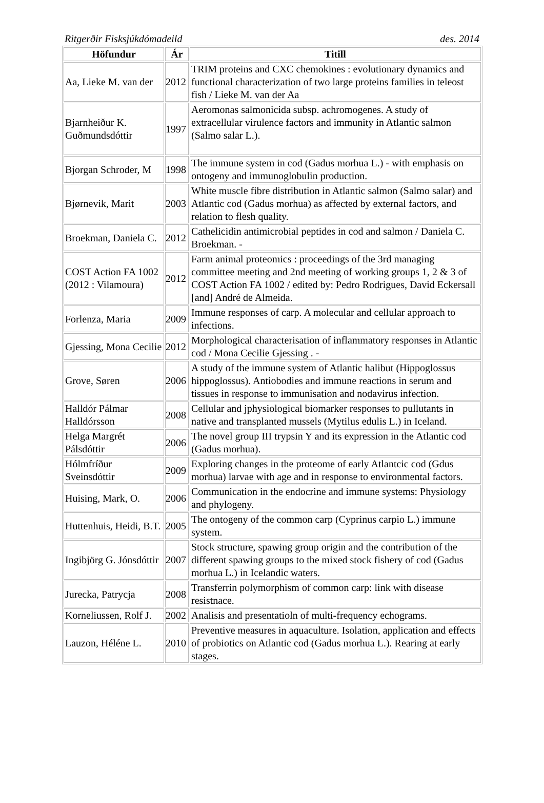Ritgerðir Fisksjúkdómadeild des. 2014
| Höfundur | Ár | Titill |
| --- | --- | --- |
| Aa, Lieke M. van der | 2012 | TRIM proteins and CXC chemokines : evolutionary dynamics and functional characterization of two large proteins families in teleost fish / Lieke M. van der Aa |
| Bjarnheiður K. Guðmundsdóttir | 1997 | Aeromonas salmonicida subsp. achromogenes. A study of extracellular virulence factors and immunity in Atlantic salmon (Salmo salar L.). |
| Bjorgan Schroder, M | 1998 | The immune system in cod (Gadus morhua L.) - with emphasis on ontogeny and immunoglobulin production. |
| Bjørnevik, Marit | 2003 | White muscle fibre distribution in Atlantic salmon (Salmo salar) and Atlantic cod (Gadus morhua) as affected by external factors, and relation to flesh quality. |
| Broekman, Daniela C. | 2012 | Cathelicidin antimicrobial peptides in cod and salmon / Daniela C. Broekman. - |
| COST Action FA 1002 (2012 : Vilamoura) | 2012 | Farm animal proteomics : proceedings of the 3rd managing committee meeting and 2nd meeting of working groups 1, 2 & 3 of COST Action FA 1002 / edited by: Pedro Rodrigues, David Eckersall [and] André de Almeida. |
| Forlenza, Maria | 2009 | Immune responses of carp. A molecular and cellular approach to infections. |
| Gjessing, Mona Cecilie | 2012 | Morphological characterisation of inflammatory responses in Atlantic cod / Mona Cecilie Gjessing . - |
| Grove, Søren | 2006 | A study of the immune system of Atlantic halibut (Hippoglossus hippoglossus). Antiobodies and immune reactions in serum and tissues in response to immunisation and nodavirus infection. |
| Halldór Pálmar Halldórsson | 2008 | Cellular and jphysiological biomarker responses to pullutants in native and transplanted mussels (Mytilus edulis L.) in Iceland. |
| Helga Margrét Pálsdóttir | 2006 | The novel group III trypsin Y and its expression in the Atlantic cod (Gadus morhua). |
| Hólmfríður Sveinsdóttir | 2009 | Exploring changes in the proteome of early Atlantcic cod (Gdus morhua) larvae with age and in response to environmental factors. |
| Huising, Mark, O. | 2006 | Communication in the endocrine and immune systems: Physiology and phylogeny. |
| Huttenhuis, Heidi, B.T. | 2005 | The ontogeny of the common carp (Cyprinus carpio L.) immune system. |
| Ingibjörg G. Jónsdóttir | 2007 | Stock structure, spawing group origin and the contribution of the different spawing groups to the mixed stock fishery of cod (Gadus morhua L.) in Icelandic waters. |
| Jurecka, Patrycja | 2008 | Transferrin polymorphism of common carp: link with disease resistnace. |
| Korneliussen, Rolf J. | 2002 | Analisis and presentatioln of multi-frequency echograms. |
| Lauzon, Héléne L. | 2010 | Preventive measures in aquaculture. Isolation, application and effects of probiotics on Atlantic cod (Gadus morhua L.). Rearing at early stages. |